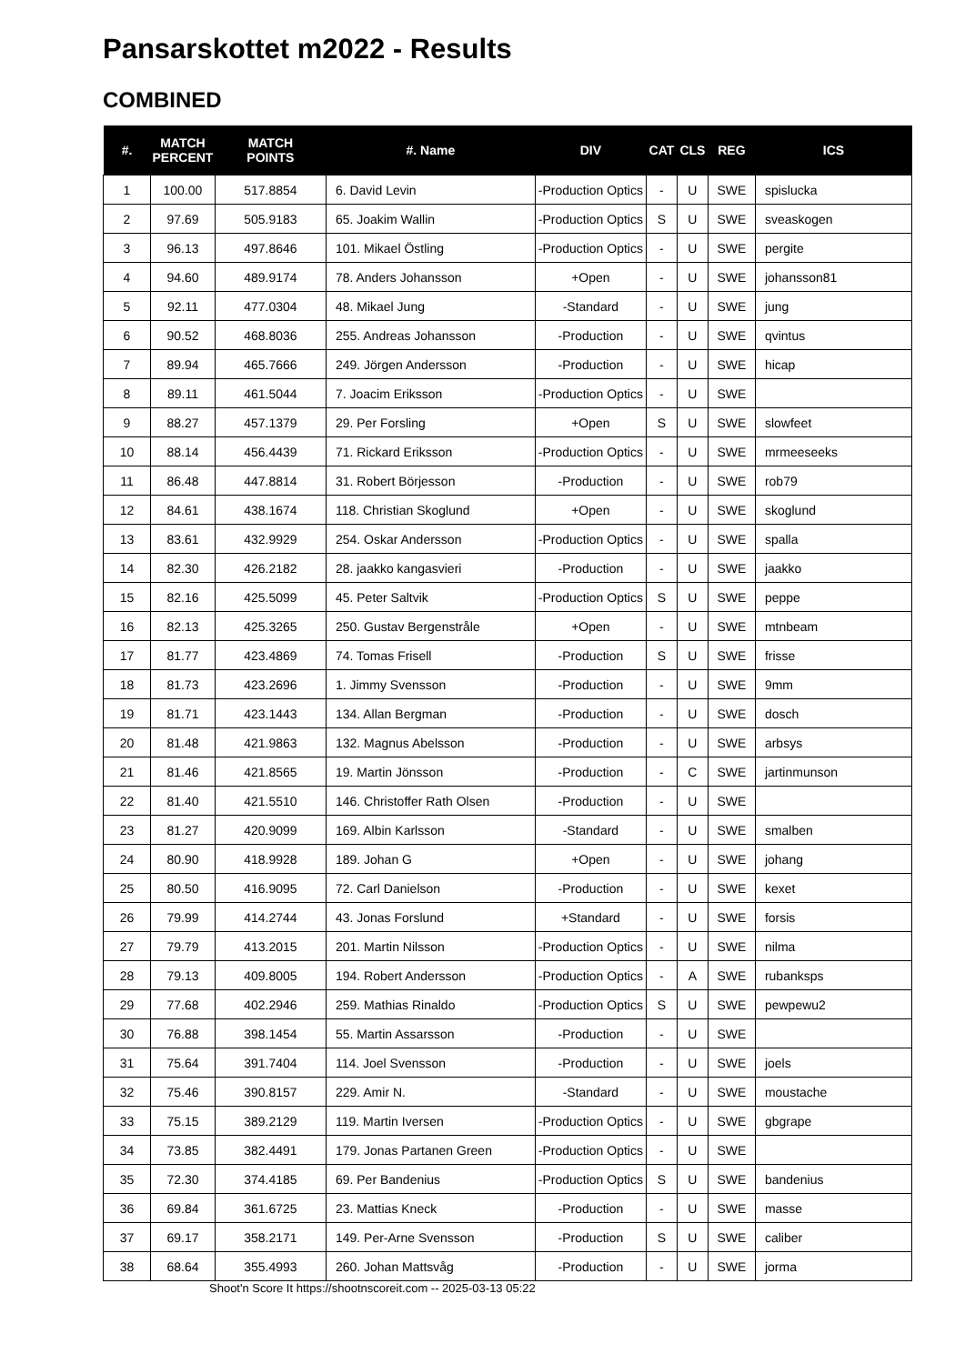Pansarskottet m2022 - Results
COMBINED
| #. | MATCH PERCENT | MATCH POINTS | #. Name | DIV | CAT | CLS | REG | ICS |
| --- | --- | --- | --- | --- | --- | --- | --- | --- |
| 1 | 100.00 | 517.8854 | 6. David Levin | -Production Optics | - | U | SWE | spislucka |
| 2 | 97.69 | 505.9183 | 65. Joakim Wallin | -Production Optics | S | U | SWE | sveaskogen |
| 3 | 96.13 | 497.8646 | 101. Mikael Östling | -Production Optics | - | U | SWE | pergite |
| 4 | 94.60 | 489.9174 | 78. Anders Johansson | +Open | - | U | SWE | johansson81 |
| 5 | 92.11 | 477.0304 | 48. Mikael Jung | -Standard | - | U | SWE | jung |
| 6 | 90.52 | 468.8036 | 255. Andreas Johansson | -Production | - | U | SWE | qvintus |
| 7 | 89.94 | 465.7666 | 249. Jörgen Andersson | -Production | - | U | SWE | hicap |
| 8 | 89.11 | 461.5044 | 7. Joacim Eriksson | -Production Optics | - | U | SWE | |
| 9 | 88.27 | 457.1379 | 29. Per Forsling | +Open | S | U | SWE | slowfeet |
| 10 | 88.14 | 456.4439 | 71. Rickard Eriksson | -Production Optics | - | U | SWE | mrmeeseeks |
| 11 | 86.48 | 447.8814 | 31. Robert Börjesson | -Production | - | U | SWE | rob79 |
| 12 | 84.61 | 438.1674 | 118. Christian Skoglund | +Open | - | U | SWE | skoglund |
| 13 | 83.61 | 432.9929 | 254. Oskar Andersson | -Production Optics | - | U | SWE | spalla |
| 14 | 82.30 | 426.2182 | 28. jaakko kangasvieri | -Production | - | U | SWE | jaakko |
| 15 | 82.16 | 425.5099 | 45. Peter Saltvik | -Production Optics | S | U | SWE | peppe |
| 16 | 82.13 | 425.3265 | 250. Gustav Bergenstråle | +Open | - | U | SWE | mtnbeam |
| 17 | 81.77 | 423.4869 | 74. Tomas Frisell | -Production | S | U | SWE | frisse |
| 18 | 81.73 | 423.2696 | 1. Jimmy Svensson | -Production | - | U | SWE | 9mm |
| 19 | 81.71 | 423.1443 | 134. Allan Bergman | -Production | - | U | SWE | dosch |
| 20 | 81.48 | 421.9863 | 132. Magnus Abelsson | -Production | - | U | SWE | arbsys |
| 21 | 81.46 | 421.8565 | 19. Martin Jönsson | -Production | - | C | SWE | jartinmunson |
| 22 | 81.40 | 421.5510 | 146. Christoffer Rath Olsen | -Production | - | U | SWE | |
| 23 | 81.27 | 420.9099 | 169. Albin Karlsson | -Standard | - | U | SWE | smalben |
| 24 | 80.90 | 418.9928 | 189. Johan G | +Open | - | U | SWE | johang |
| 25 | 80.50 | 416.9095 | 72. Carl Danielson | -Production | - | U | SWE | kexet |
| 26 | 79.99 | 414.2744 | 43. Jonas Forslund | +Standard | - | U | SWE | forsis |
| 27 | 79.79 | 413.2015 | 201. Martin Nilsson | -Production Optics | - | U | SWE | nilma |
| 28 | 79.13 | 409.8005 | 194. Robert Andersson | -Production Optics | - | A | SWE | rubanksps |
| 29 | 77.68 | 402.2946 | 259. Mathias Rinaldo | -Production Optics | S | U | SWE | pewpewu2 |
| 30 | 76.88 | 398.1454 | 55. Martin Assarsson | -Production | - | U | SWE | |
| 31 | 75.64 | 391.7404 | 114. Joel Svensson | -Production | - | U | SWE | joels |
| 32 | 75.46 | 390.8157 | 229. Amir N. | -Standard | - | U | SWE | moustache |
| 33 | 75.15 | 389.2129 | 119. Martin Iversen | -Production Optics | - | U | SWE | gbgrape |
| 34 | 73.85 | 382.4491 | 179. Jonas Partanen Green | -Production Optics | - | U | SWE | |
| 35 | 72.30 | 374.4185 | 69. Per Bandenius | -Production Optics | S | U | SWE | bandenius |
| 36 | 69.84 | 361.6725 | 23. Mattias Kneck | -Production | - | U | SWE | masse |
| 37 | 69.17 | 358.2171 | 149. Per-Arne Svensson | -Production | S | U | SWE | caliber |
| 38 | 68.64 | 355.4993 | 260. Johan Mattsvåg | -Production | - | U | SWE | jorma |
Shoot'n Score It https://shootnscoreit.com -- 2025-03-13 05:22